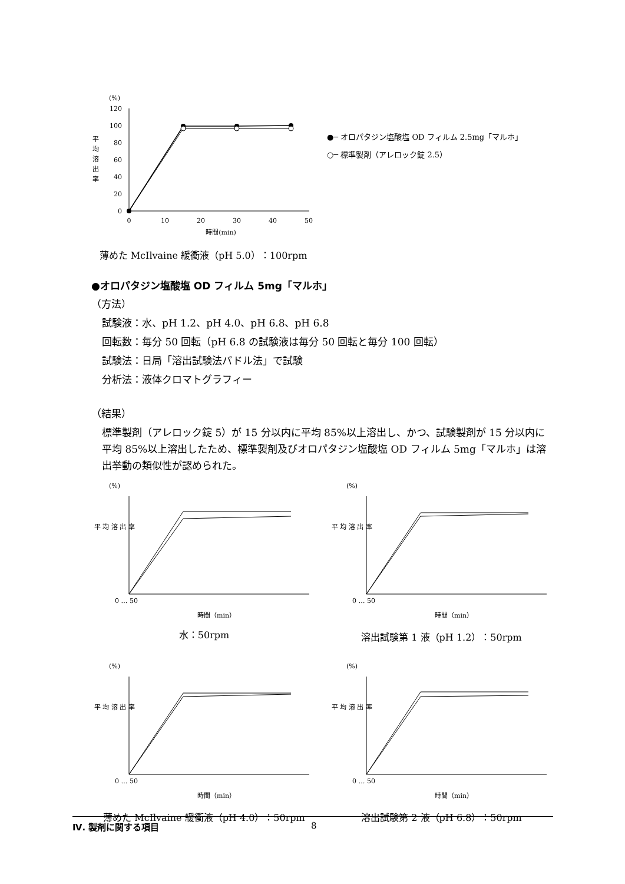(%)
平
均
溶
出
率
120
100
80
60
40
20
0
0
10
20
30
40
50
時間(min)
薄めた McIlvaine 緩衝液（pH 5.0）：100rpm
●─ オロパタジン塩酸塩 OD フィルム 2.5mg「マルホ」
○─ 標準製剤（アレロック錠 2.5）
●オロパタジン塩酸塩 OD フィルム 5mg「マルホ」
（方法）
試験液：水、pH 1.2、pH 4.0、pH 6.8、pH 6.8
回転数：毎分 50 回転（pH 6.8 の試験液は毎分 50 回転と毎分 100 回転）
試験法：日局「溶出試験法パドル法」で試験
分析法：液体クロマトグラフィー
（結果）
標準製剤（アレロック錠 5）が 15 分以内に平均 85%以上溶出し、かつ、試験製剤が 15 分以内に平均 85%以上溶出したため、標準製剤及びオロパタジン塩酸塩 OD フィルム 5mg「マルホ」は溶出挙動の類似性が認められた。
(%)
平 均 溶 出 率
0 … 50
時間（min）
水：50rpm
(%)
平 均 溶 出 率
0 … 50
時間（min）
溶出試験第 1 液（pH 1.2）：50rpm
(%)
平 均 溶 出 率
0 … 50
時間（min）
薄めた McIlvaine 緩衝液（pH 4.0）：50rpm
(%)
平 均 溶 出 率
0 … 50
時間（min）
溶出試験第 2 液（pH 6.8）：50rpm
Ⅳ. 製剤に関する項目 8